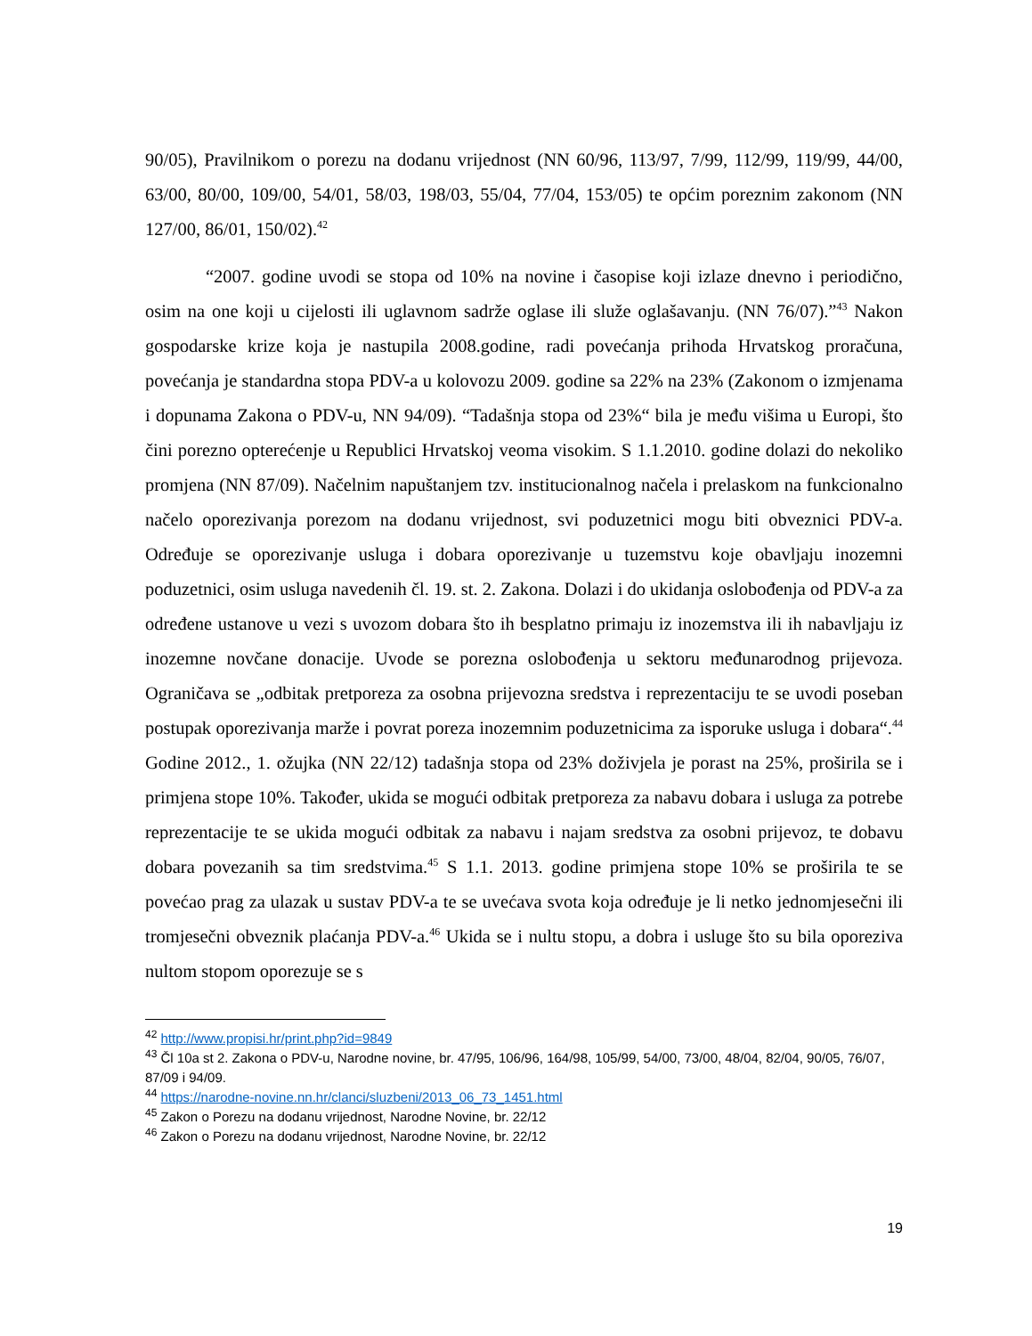90/05), Pravilnikom o porezu na dodanu vrijednost (NN 60/96, 113/97, 7/99, 112/99, 119/99, 44/00, 63/00, 80/00, 109/00, 54/01, 58/03, 198/03, 55/04, 77/04, 153/05) te općim poreznim zakonom (NN 127/00, 86/01, 150/02).<sup>42</sup>
“2007. godine uvodi se stopa od 10% na novine i časopise koji izlaze dnevno i periodično, osim na one koji u cijelosti ili uglavnom sadrže oglase ili služe oglašavanju. (NN 76/07).”<sup>43</sup> Nakon gospodarske krize koja je nastupila 2008.godine, radi povećanja prihoda Hrvatskog proračuna, povećanja je standardna stopa PDV-a u kolovozu 2009. godine sa 22% na 23% (Zakonom o izmjenama i dopunama Zakona o PDV-u, NN 94/09). “Tadašnja stopa od 23%“ bila je među višima u Europi, što čini porezno opterećenje u Republici Hrvatskoj veoma visokim. S 1.1.2010. godine dolazi do nekoliko promjena (NN 87/09). Načelnim napuštanjem tzv. institucionalnog načela i prelaskom na funkcionalno načelo oporezivanja porezom na dodanu vrijednost, svi poduzetnici mogu biti obveznici PDV-a. Određuje se oporezivanje usluga i dobara oporezivanje u tuzemstvu koje obavljaju inozemni poduzetnici, osim usluga navedenih čl. 19. st. 2. Zakona. Dolazi i do ukidanja oslobođenja od PDV-a za određene ustanove u vezi s uvozom dobara što ih besplatno primaju iz inozemstva ili ih nabavljaju iz inozemne novčane donacije. Uvode se porezna oslobođenja u sektoru međunarodnog prijevoza. Ograničava se „odbitak pretporeza za osobna prijevozna sredstva i reprezentaciju te se uvodi poseban postupak oporezivanja marže i povrat poreza inozemnim poduzetnicima za isporuke usluga i dobara“.<sup>44</sup> Godine 2012., 1. ožujka (NN 22/12) tadašnja stopa od 23% doživjela je porast na 25%, proširila se i primjena stope 10%. Također, ukida se mogući odbitak pretporeza za nabavu dobara i usluga za potrebe reprezentacije te se ukida mogući odbitak za nabavu i najam sredstva za osobni prijevoz, te dobavu dobara povezanih sa tim sredstvima.<sup>45</sup> S 1.1. 2013. godine primjena stope 10% se proširila te se povećao prag za ulazak u sustav PDV-a te se uvećava svota koja određuje je li netko jednomjesečni ili tromjesečni obveznik plaćanja PDV-a.<sup>46</sup> Ukida se i nultu stopu, a dobra i usluge što su bila oporeziva nultom stopom oporezuje se s
<sup>42</sup> http://www.propisi.hr/print.php?id=9849
<sup>43</sup> Čl 10a st 2. Zakona o PDV-u, Narodne novine, br. 47/95, 106/96, 164/98, 105/99, 54/00, 73/00, 48/04, 82/04, 90/05, 76/07, 87/09 i 94/09.
<sup>44</sup> https://narodne-novine.nn.hr/clanci/sluzbeni/2013_06_73_1451.html
<sup>45</sup> Zakon o Porezu na dodanu vrijednost, Narodne Novine, br. 22/12
<sup>46</sup> Zakon o Porezu na dodanu vrijednost, Narodne Novine, br. 22/12
19